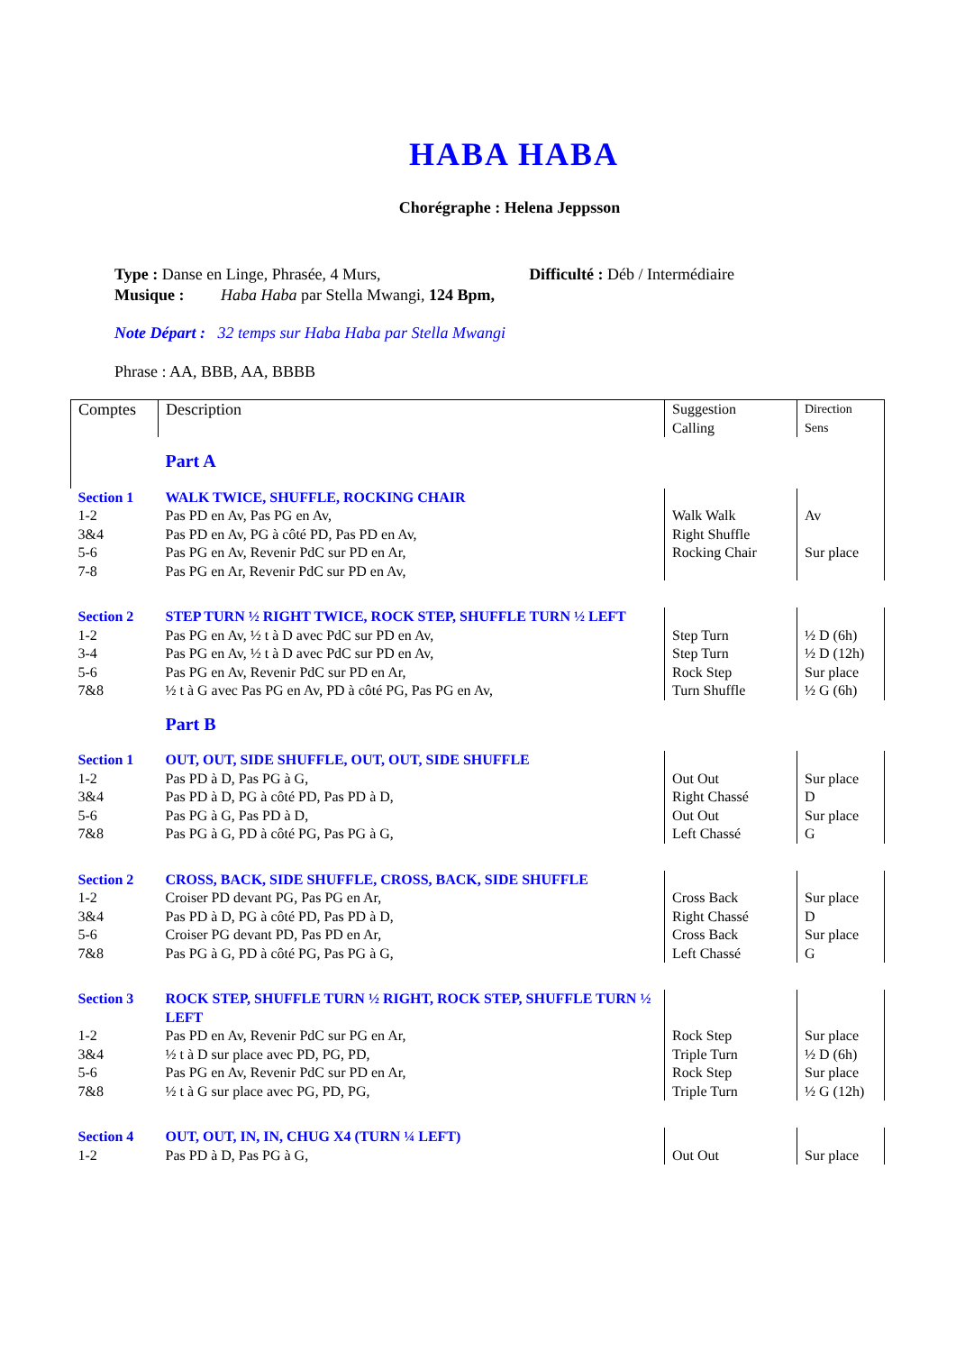HABA HABA
Chorégraphe : Helena Jeppsson
Type : Danse en Linge, Phrasée, 4 Murs, Difficulté : Déb / Intermédiaire
Musique : Haba Haba par Stella Mwangi, 124 Bpm,
Note Départ : 32 temps sur Haba Haba par Stella Mwangi
Phrase : AA, BBB, AA, BBBB
| Comptes | Description | Suggestion Calling | Direction Sens |
| | Part A | | |
| Section 1 | WALK TWICE, SHUFFLE, ROCKING CHAIR | | |
| 1-2 3&4 5-6 7-8 | Pas PD en Av, Pas PG en Av, Pas PD en Av, PG à côté PD, Pas PD en Av, Pas PG en Av, Revenir PdC sur PD en Ar, Pas PG en Ar, Revenir PdC sur PD en Av, | Walk Walk Right Shuffle Rocking Chair | Av Sur place |
| Section 2 | STEP TURN ½ RIGHT TWICE, ROCK STEP, SHUFFLE TURN ½ LEFT | | |
| 1-2 3-4 5-6 7&8 | Pas PG en Av, ½ t à D avec PdC sur PD en Av, Pas PG en Av, ½ t à D avec PdC sur PD en Av, Pas PG en Av, Revenir PdC sur PD en Ar, ½ t à G avec Pas PG en Av, PD à côté PG, Pas PG en Av, | Step Turn Step Turn Rock Step Turn Shuffle | ½ D (6h) ½ D (12h) Sur place ½ G (6h) |
| | Part B | | |
| Section 1 | OUT, OUT, SIDE SHUFFLE, OUT, OUT, SIDE SHUFFLE | | |
| 1-2 3&4 5-6 7&8 | Pas PD à D, Pas PG à G, Pas PD à D, PG à côté PD, Pas PD à D, Pas PG à G, Pas PD à D, Pas PG à G, PD à côté PG, Pas PG à G, | Out Out Right Chassé Out Out Left Chassé | Sur place D Sur place G |
| Section 2 | CROSS, BACK, SIDE SHUFFLE, CROSS, BACK, SIDE SHUFFLE | | |
| 1-2 3&4 5-6 7&8 | Croiser PD devant PG, Pas PG en Ar, Pas PD à D, PG à côté PD, Pas PD à D, Croiser PG devant PD, Pas PD en Ar, Pas PG à G, PD à côté PG, Pas PG à G, | Cross Back Right Chassé Cross Back Left Chassé | Sur place D Sur place G |
| Section 3 | ROCK STEP, SHUFFLE TURN ½ RIGHT, ROCK STEP, SHUFFLE TURN ½ LEFT | | |
| 1-2 3&4 5-6 7&8 | Pas PD en Av, Revenir PdC sur PG en Ar, ½ t à D sur place avec PD, PG, PD, Pas PG en Av, Revenir PdC sur PD en Ar, ½ t à G sur place avec PG, PD, PG, | Rock Step Triple Turn Rock Step Triple Turn | Sur place ½ D (6h) Sur place ½ G (12h) |
| Section 4 | OUT, OUT, IN, IN, CHUG X4 (TURN ¼ LEFT) | | |
| 1-2 | Pas PD à D, Pas PG à G, | Out Out | Sur place |